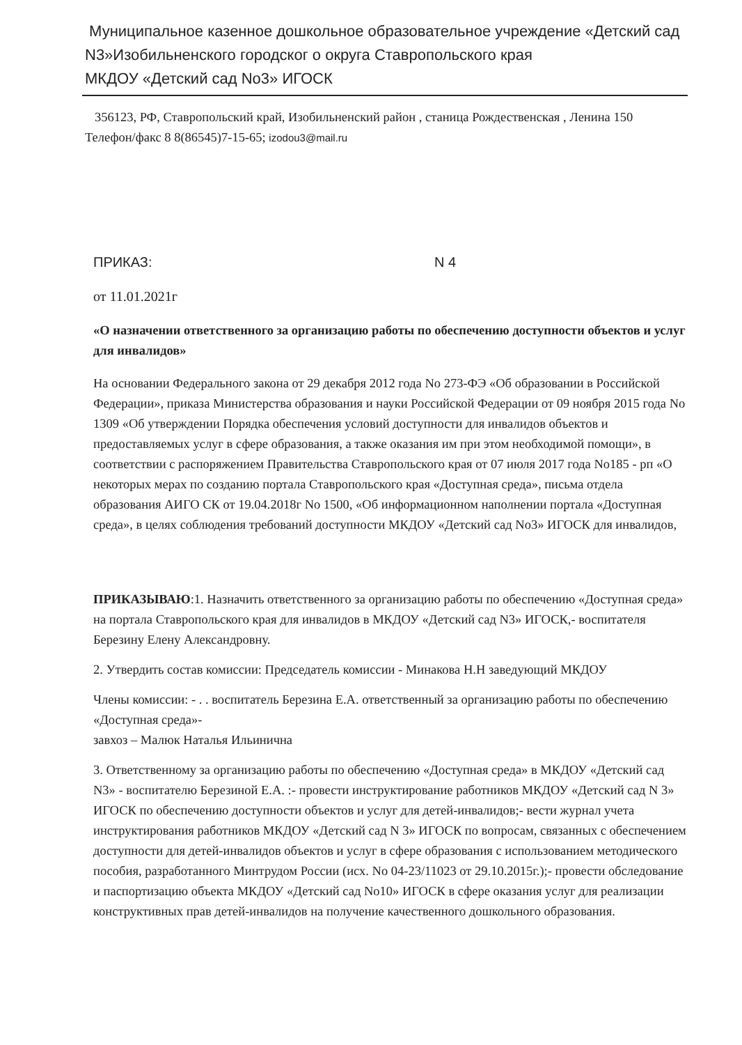Муниципальное казенное дошкольное образовательное учреждение «Детский сад N3»Изобильненского городског о округа Ставропольского края
МКДОУ «Детский сад No3» ИГОСК
356123, РФ, Ставропольский край, Изобильненский район , станица Рождественская , Ленина 150 Телефон/факс 8 8(86545)7-15-65; izodou3@mail.ru
ПРИКАЗ: N 4
от 11.01.2021г
«О назначении ответственного за организацию работы по обеспечению доступности объектов и услуг для инвалидов»
На основании Федерального закона от 29 декабря 2012 года No 273-ФЭ «Об образовании в Российской Федерации», приказа Министерства образования и науки Российской Федерации от 09 ноября 2015 года No 1309 «Об утверждении Порядка обеспечения условий доступности для инвалидов объектов и предоставляемых услуг в сфере образования, а также оказания им при этом необходимой помощи», в соответствии с распоряжением Правительства Ставропольского края от 07 июля 2017 года No185 - рп «О некоторых мерах по созданию портала Ставропольского края «Доступная среда», письма отдела образования АИГО СК от 19.04.2018г No 1500, «Об информационном наполнении портала «Доступная среда», в целях соблюдения требований доступности МКДОУ «Детский сад No3» ИГОСК для инвалидов,
ПРИКАЗЫВАЮ:1. Назначить ответственного за организацию работы по обеспечению «Доступная среда» на портала Ставропольского края для инвалидов в МКДОУ «Детский сад N3» ИГОСК,- воспитателя Березину Елену Александровну.
2. Утвердить состав комиссии: Председатель комиссии - Минакова Н.Н заведующий МКДОУ
Члены комиссии: - . . воспитатель Березина Е.А. ответственный за организацию работы по обеспечению «Доступная среда»-
завхоз – Малюк Наталья Ильинична
3. Ответственному за организацию работы по обеспечению «Доступная среда» в МКДОУ «Детский сад N3» - воспитателю Березиной Е.А. :- провести инструктирование работников МКДОУ «Детский сад N 3» ИГОСК по обеспечению доступности объектов и услуг для детей-инвалидов;- вести журнал учета инструктирования работников МКДОУ «Детский сад N 3» ИГОСК по вопросам, связанных с обеспечением доступности для детей-инвалидов объектов и услуг в сфере образования с использованием методического пособия, разработанного Минтрудом России (исх. No 04-23/11023 от 29.10.2015г.);- провести обследование и паспортизацию объекта МКДОУ «Детский сад No10» ИГОСК в сфере оказания услуг для реализации конструктивных прав детей-инвалидов на получение качественного дошкольного образования.